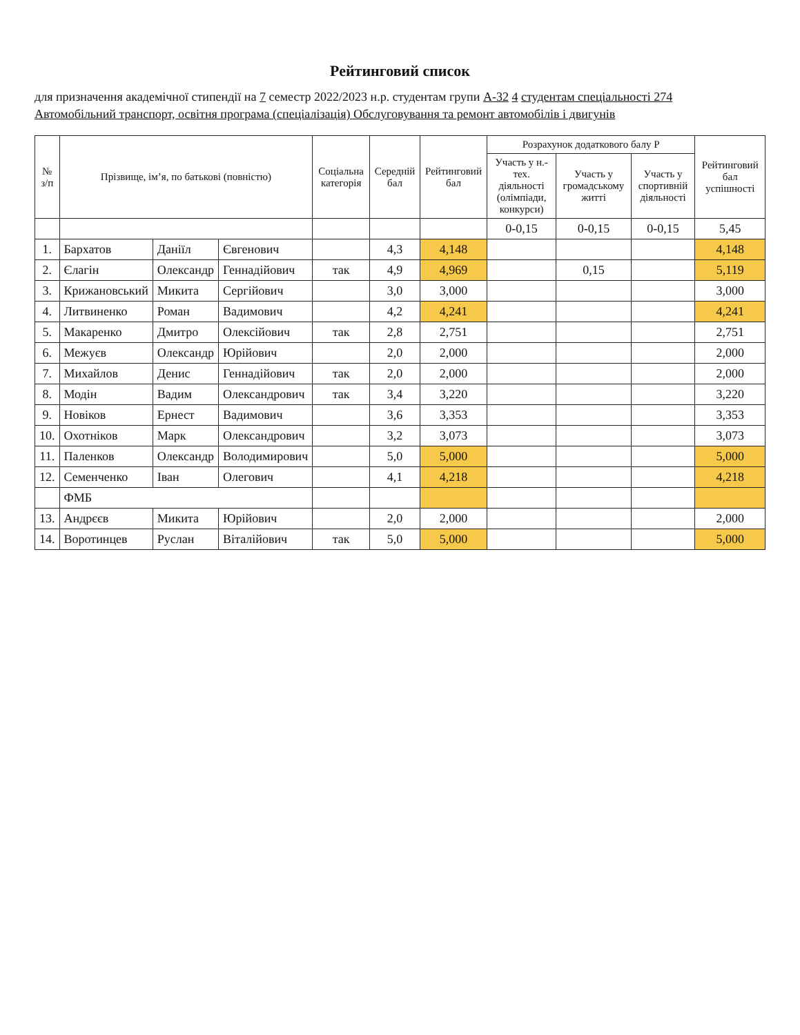Рейтинговий список
для призначення академічної стипендії на 7 семестр 2022/2023 н.р. студентам групи А-32 4 студентам спеціальності 274
Автомобільний транспорт, освітня програма (спеціалізація) Обслуговування та ремонт автомобілів і двигунів
| № з/п | Прізвище, ім’я, по батькові (повністю) | | | Соціальна категорія | Середній бал | Рейтинговий бал | Розрахунок додаткового балу Р | | | Рейтинговий бал успішності |
| --- | --- | --- | --- | --- | --- | --- | --- | --- | --- | --- |
| | | | | | | | Участь у н.-тех. діяльності (олімпіади, конкурси) | Участь у громадському житті | Участь у спортивній діяльності | |
| | | | | | | | 0-0,15 | 0-0,15 | 0-0,15 | 5,45 |
| 1. | Бархатов | Даніїл | Євгенович | | 4,3 | 4,148 | | | | 4,148 |
| 2. | Єлагін | Олександр | Геннадійович | так | 4,9 | 4,969 | | 0,15 | | 5,119 |
| 3. | Крижановський | Микита | Сергійович | | 3,0 | 3,000 | | | | 3,000 |
| 4. | Литвиненко | Роман | Вадимович | | 4,2 | 4,241 | | | | 4,241 |
| 5. | Макаренко | Дмитро | Олексійович | так | 2,8 | 2,751 | | | | 2,751 |
| 6. | Межуєв | Олександр | Юрійович | | 2,0 | 2,000 | | | | 2,000 |
| 7. | Михайлов | Денис | Геннадійович | так | 2,0 | 2,000 | | | | 2,000 |
| 8. | Модін | Вадим | Олександрович | так | 3,4 | 3,220 | | | | 3,220 |
| 9. | Новіков | Ернест | Вадимович | | 3,6 | 3,353 | | | | 3,353 |
| 10. | Охотніков | Марк | Олександрович | | 3,2 | 3,073 | | | | 3,073 |
| 11. | Паленков | Олександр | Володимирович | | 5,0 | 5,000 | | | | 5,000 |
| 12. | Семенченко | Іван | Олегович | | 4,1 | 4,218 | | | | 4,218 |
| | ФМБ | | | | | | | | | |
| 13. | Андрєєв | Микита | Юрійович | | 2,0 | 2,000 | | | | 2,000 |
| 14. | Воротинцев | Руслан | Віталійович | так | 5,0 | 5,000 | | | | 5,000 |